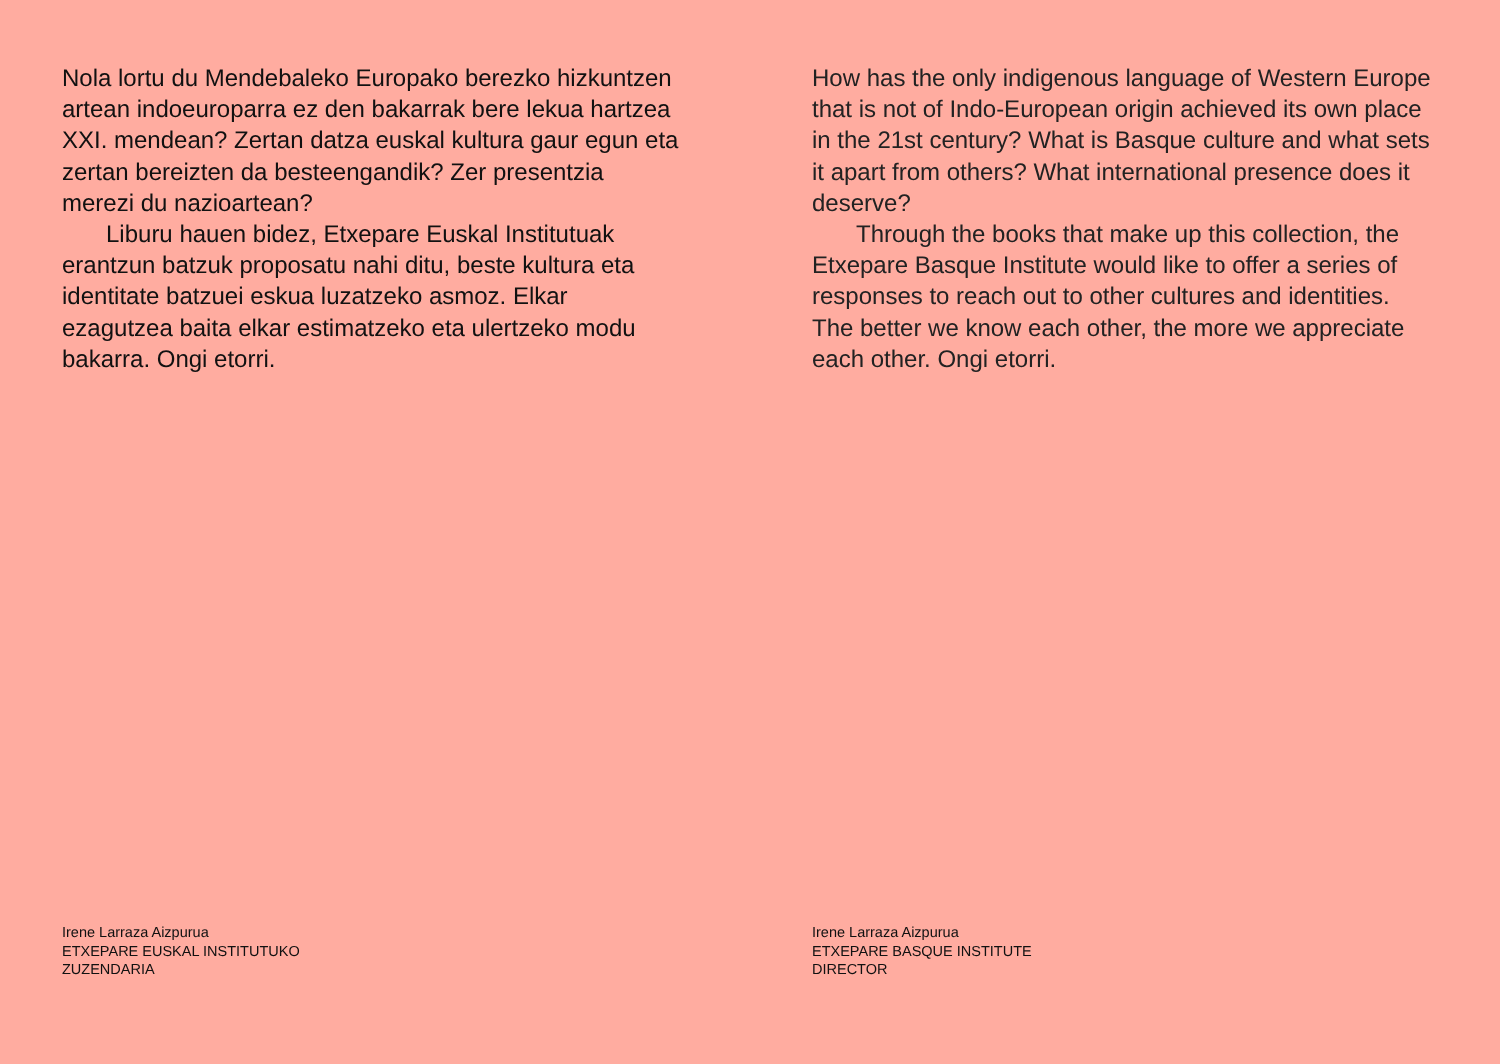Nola lortu du Mendebaleko Europako berezko hizkuntzen artean indoeuroparra ez den bakarrak bere lekua hartzea XXI. mendean? Zertan datza euskal kultura gaur egun eta zertan bereizten da besteengandik? Zer presentzia merezi du nazioartean?
Liburu hauen bidez, Etxepare Euskal Institutuak erantzun batzuk proposatu nahi ditu, beste kultura eta identitate batzuei eskua luzatzeko asmoz. Elkar ezagutzea baita elkar estimatzeko eta ulertzeko modu bakarra. Ongi etorri.
Irene Larraza Aizpurua
ETXEPARE EUSKAL INSTITUTUKO
ZUZENDARIA
How has the only indigenous language of Western Europe that is not of Indo-European origin achieved its own place in the 21st century? What is Basque culture and what sets it apart from others? What international presence does it deserve?
Through the books that make up this collection, the Etxepare Basque Institute would like to offer a series of responses to reach out to other cultures and identities. The better we know each other, the more we appreciate each other. Ongi etorri.
Irene Larraza Aizpurua
ETXEPARE BASQUE INSTITUTE
DIRECTOR